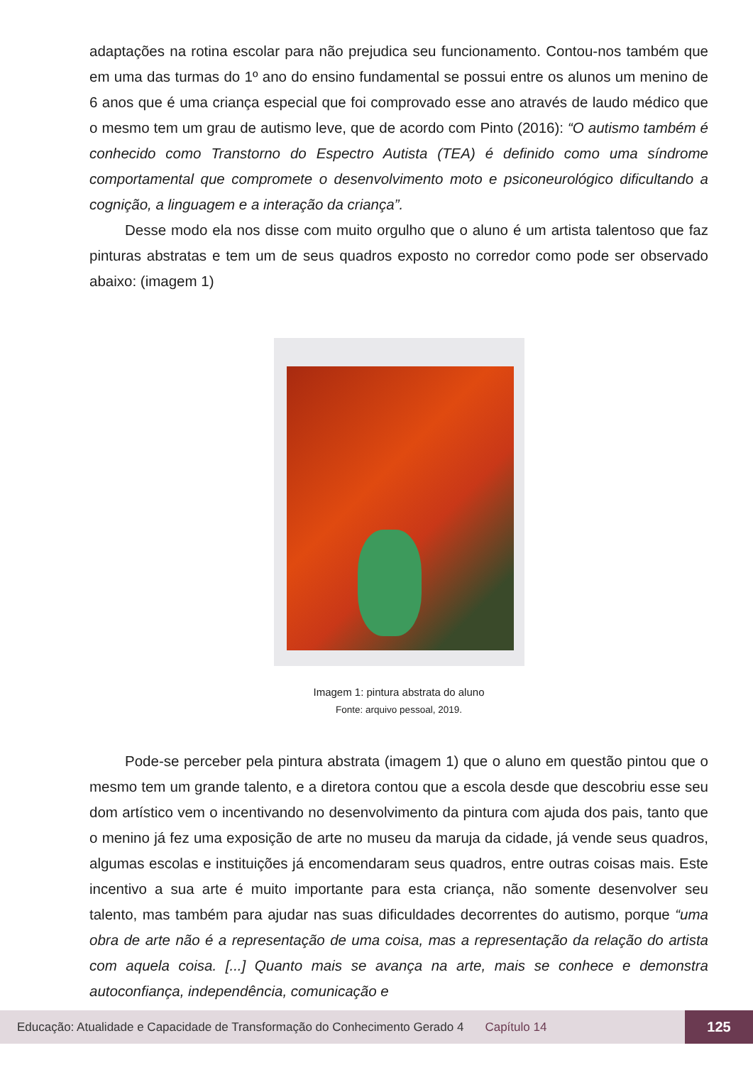adaptações na rotina escolar para não prejudica seu funcionamento. Contou-nos também que em uma das turmas do 1º ano do ensino fundamental se possui entre os alunos um menino de 6 anos que é uma criança especial que foi comprovado esse ano através de laudo médico que o mesmo tem um grau de autismo leve, que de acordo com Pinto (2016): “O autismo também é conhecido como Transtorno do Espectro Autista (TEA) é definido como uma síndrome comportamental que compromete o desenvolvimento moto e psiconeurológico dificultando a cognição, a linguagem e a interação da criança”.
Desse modo ela nos disse com muito orgulho que o aluno é um artista talentoso que faz pinturas abstratas e tem um de seus quadros exposto no corredor como pode ser observado abaixo: (imagem 1)
Imagem 1: pintura abstrata do aluno
Fonte: arquivo pessoal, 2019.
Pode-se perceber pela pintura abstrata (imagem 1) que o aluno em questão pintou que o mesmo tem um grande talento, e a diretora contou que a escola desde que descobriu esse seu dom artístico vem o incentivando no desenvolvimento da pintura com ajuda dos pais, tanto que o menino já fez uma exposição de arte no museu da maruja da cidade, já vende seus quadros, algumas escolas e instituições já encomendaram seus quadros, entre outras coisas mais. Este incentivo a sua arte é muito importante para esta criança, não somente desenvolver seu talento, mas também para ajudar nas suas dificuldades decorrentes do autismo, porque “uma obra de arte não é a representação de uma coisa, mas a representação da relação do artista com aquela coisa. [...] Quanto mais se avança na arte, mais se conhece e demonstra autoconfiança, independência, comunicação e
Educação: Atualidade e Capacidade de Transformação do Conhecimento Gerado 4 Capítulo 14 125